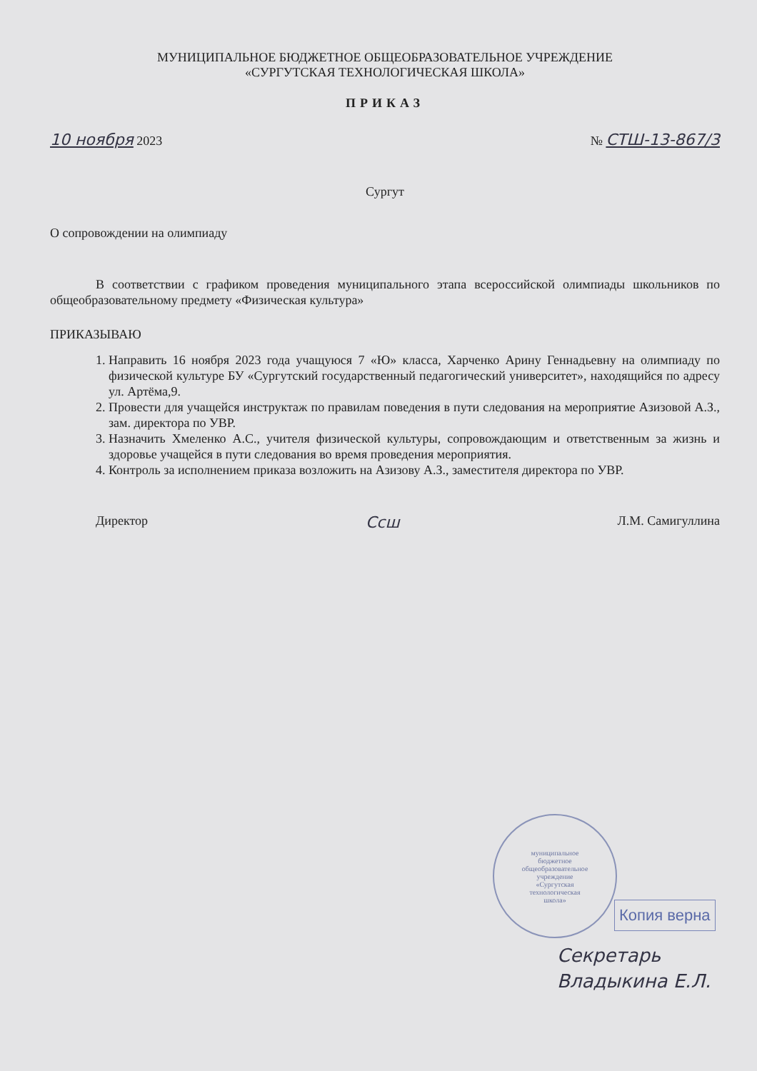МУНИЦИПАЛЬНОЕ БЮДЖЕТНОЕ ОБЩЕОБРАЗОВАТЕЛЬНОЕ УЧРЕЖДЕНИЕ
«СУРГУТСКАЯ ТЕХНОЛОГИЧЕСКАЯ ШКОЛА»
ПРИКАЗ
10 ноября 2023 № СТШ-13-867/3
Сургут
О сопровождении на олимпиаду
В соответствии с графиком проведения муниципального этапа всероссийской олимпиады школьников по общеобразовательному предмету «Физическая культура»
ПРИКАЗЫВАЮ
1. Направить 16 ноября 2023 года учащуюся 7 «Ю» класса, Харченко Арину Геннадьевну на олимпиаду по физической культуре БУ «Сургутский государственный педагогический университет», находящийся по адресу ул. Артёма,9.
2. Провести для учащейся инструктаж по правилам поведения в пути следования на мероприятие Азизовой А.З., зам. директора по УВР.
3. Назначить Хмеленко А.С., учителя физической культуры, сопровождающим и ответственным за жизнь и здоровье учащейся в пути следования во время проведения мероприятия.
4. Контроль за исполнением приказа возложить на Азизову А.З., заместителя директора по УВР.
Директор Ссш Л.М. Самигуллина
муниципальное
бюджетное
общеобразовательное
учреждение
«Сургутская
технологическая
школа»
Копия верна
Секретарь
Владыкина Е.Л.